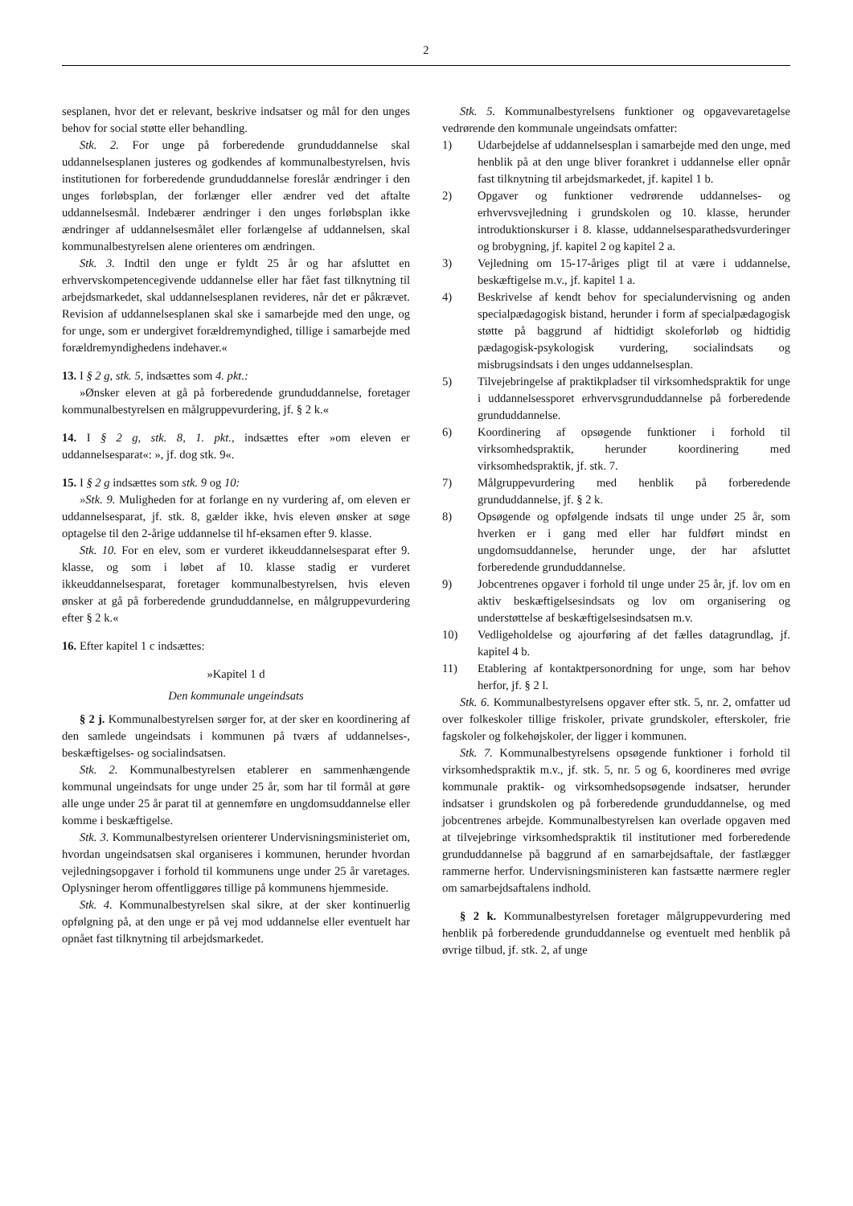2
sesplanen, hvor det er relevant, beskrive indsatser og mål for den unges behov for social støtte eller behandling.
Stk. 2. For unge på forberedende grunduddannelse skal uddannelsesplanen justeres og godkendes af kommunalbestyrelsen, hvis institutionen for forberedende grunduddannelse foreslår ændringer i den unges forløbsplan, der forlænger eller ændrer ved det aftalte uddannelsesmål. Indebærer ændringer i den unges forløbsplan ikke ændringer af uddannelsesmålet eller forlængelse af uddannelsen, skal kommunalbestyrelsen alene orienteres om ændringen.
Stk. 3. Indtil den unge er fyldt 25 år og har afsluttet en erhvervskompetencegivende uddannelse eller har fået fast tilknytning til arbejdsmarkedet, skal uddannelsesplanen revideres, når det er påkrævet. Revision af uddannelsesplanen skal ske i samarbejde med den unge, og for unge, som er undergivet forældremyndighed, tillige i samarbejde med forældremyndighedens indehaver.«
13. I § 2 g, stk. 5, indsættes som 4. pkt.:
»Ønsker eleven at gå på forberedende grunduddannelse, foretager kommunalbestyrelsen en målgruppevurdering, jf. § 2 k.«
14. I § 2 g, stk. 8, 1. pkt., indsættes efter »om eleven er uddannelsesparat«: », jf. dog stk. 9«.
15. I § 2 g indsættes som stk. 9 og 10:
»Stk. 9. Muligheden for at forlange en ny vurdering af, om eleven er uddannelsesparat, jf. stk. 8, gælder ikke, hvis eleven ønsker at søge optagelse til den 2-årige uddannelse til hf-eksamen efter 9. klasse.
Stk. 10. For en elev, som er vurderet ikkeuddannelsesparat efter 9. klasse, og som i løbet af 10. klasse stadig er vurderet ikkeuddannelsesparat, foretager kommunalbestyrelsen, hvis eleven ønsker at gå på forberedende grunduddannelse, en målgruppevurdering efter § 2 k.«
16. Efter kapitel 1 c indsættes:
»Kapitel 1 d
Den kommunale ungeindsats
§ 2 j. Kommunalbestyrelsen sørger for, at der sker en koordinering af den samlede ungeindsats i kommunen på tværs af uddannelses-, beskæftigelses- og socialindsatsen.
Stk. 2. Kommunalbestyrelsen etablerer en sammenhængende kommunal ungeindsats for unge under 25 år, som har til formål at gøre alle unge under 25 år parat til at gennemføre en ungdomsuddannelse eller komme i beskæftigelse.
Stk. 3. Kommunalbestyrelsen orienterer Undervisningsministeriet om, hvordan ungeindsatsen skal organiseres i kommunen, herunder hvordan vejledningsopgaver i forhold til kommunens unge under 25 år varetages. Oplysninger herom offentliggøres tillige på kommunens hjemmeside.
Stk. 4. Kommunalbestyrelsen skal sikre, at der sker kontinuerlig opfølgning på, at den unge er på vej mod uddannelse eller eventuelt har opnået fast tilknytning til arbejdsmarkedet.
Stk. 5. Kommunalbestyrelsens funktioner og opgavevaretagelse vedrørende den kommunale ungeindsats omfatter:
1) Udarbejdelse af uddannelsesplan i samarbejde med den unge, med henblik på at den unge bliver forankret i uddannelse eller opnår fast tilknytning til arbejdsmarkedet, jf. kapitel 1 b.
2) Opgaver og funktioner vedrørende uddannelses- og erhvervsvejledning i grundskolen og 10. klasse, herunder introduktionskurser i 8. klasse, uddannelsesparathedsvurderinger og brobygning, jf. kapitel 2 og kapitel 2 a.
3) Vejledning om 15-17-åriges pligt til at være i uddannelse, beskæftigelse m.v., jf. kapitel 1 a.
4) Beskrivelse af kendt behov for specialundervisning og anden specialpædagogisk bistand, herunder i form af specialpædagogisk støtte på baggrund af hidtidigt skoleforløb og hidtidig pædagogisk-psykologisk vurdering, socialindsats og misbrugsindsats i den unges uddannelsesplan.
5) Tilvejebringelse af praktikpladser til virksomhedspraktik for unge i uddannelsessporet erhvervsgrunduddannelse på forberedende grunduddannelse.
6) Koordinering af opsøgende funktioner i forhold til virksomhedspraktik, herunder koordinering med virksomhedspraktik, jf. stk. 7.
7) Målgruppevurdering med henblik på forberedende grunduddannelse, jf. § 2 k.
8) Opsøgende og opfølgende indsats til unge under 25 år, som hverken er i gang med eller har fuldført mindst en ungdomsuddannelse, herunder unge, der har afsluttet forberedende grunduddannelse.
9) Jobcentrenes opgaver i forhold til unge under 25 år, jf. lov om en aktiv beskæftigelsesindsats og lov om organisering og understøttelse af beskæftigelsesindsatsen m.v.
10) Vedligeholdelse og ajourføring af det fælles datagrundlag, jf. kapitel 4 b.
11) Etablering af kontaktpersonordning for unge, som har behov herfor, jf. § 2 l.
Stk. 6. Kommunalbestyrelsens opgaver efter stk. 5, nr. 2, omfatter ud over folkeskoler tillige friskoler, private grundskoler, efterskoler, frie fagskoler og folkehøjskoler, der ligger i kommunen.
Stk. 7. Kommunalbestyrelsens opsøgende funktioner i forhold til virksomhedspraktik m.v., jf. stk. 5, nr. 5 og 6, koordineres med øvrige kommunale praktik- og virksomhedsopsøgende indsatser, herunder indsatser i grundskolen og på forberedende grunduddannelse, og med jobcentrenes arbejde. Kommunalbestyrelsen kan overlade opgaven med at tilvejebringe virksomhedspraktik til institutioner med forberedende grunduddannelse på baggrund af en samarbejdsaftale, der fastlægger rammerne herfor. Undervisningsministeren kan fastsætte nærmere regler om samarbejdsaftalens indhold.
§ 2 k. Kommunalbestyrelsen foretager målgruppevurdering med henblik på forberedende grunduddannelse og eventuelt med henblik på øvrige tilbud, jf. stk. 2, af unge